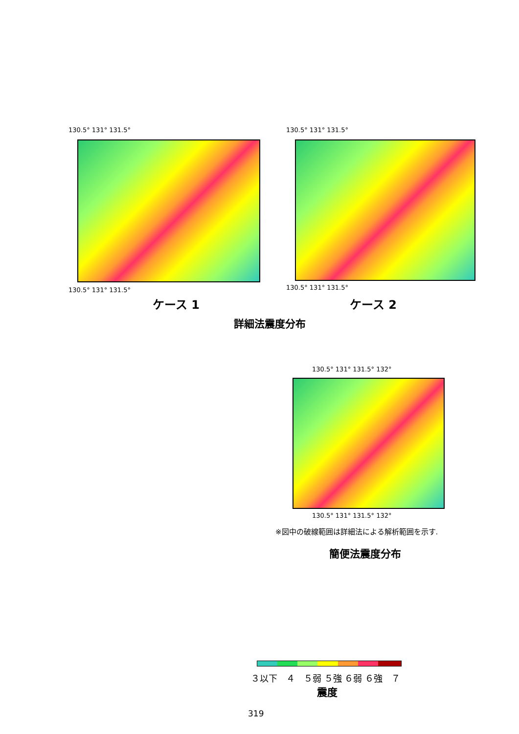130.5° 131° 131.5°
130.5° 131° 131.5°
ケース 1
130.5° 131° 131.5°
130.5° 131° 131.5°
ケース 2
詳細法震度分布
130.5° 131° 131.5° 132°
130.5° 131° 131.5° 132°
※図中の破線範囲は詳細法による解析範囲を示す.
簡便法震度分布
３以下　４　５弱 ５強 ６弱 ６強　７
震度
319